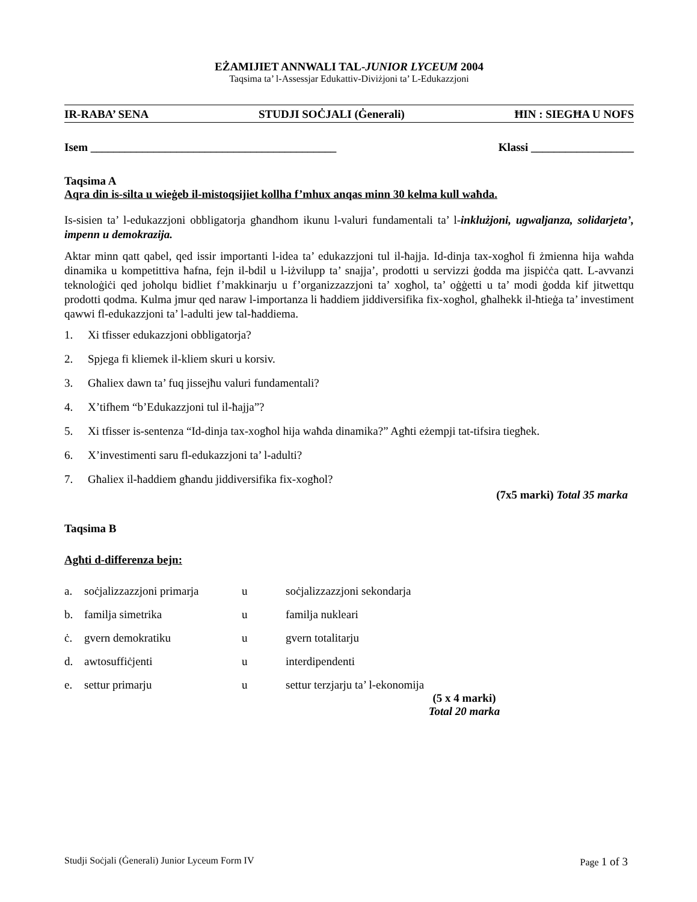EŻAMIJIET ANNWALI TAL-JUNIOR LYCEUM 2004
Taqsima ta’ l-Assessjar Edukattiv-Diviżjoni ta’ L-Edukazzjoni
IR-RABA’ SENA STUDJI SOĊJALI (Ġenerali) ĦIN : SIEGĦA U NOFS
Isem ___________________________________________ Klassi __________________
Taqsima A
Aqra din is-silta u wieġeb il-mistoqsijiet kollha f’mhux anqas minn 30 kelma kull waħda.
Is-sisien ta’ l-edukazzjoni obbligatorja għandhom ikunu l-valuri fundamentali ta’ l-inklużjoni, ugwaljanza, solidarjeta’, impenn u demokrazija.
Aktar minn qatt qabel, qed issir importanti l-idea ta’ edukazzjoni tul il-ħajja. Id-dinja tax-xogħol fi żmienna hija waħda dinamika u kompetittiva ħafna, fejn il-bdil u l-iżvilupp ta’ snajja’, prodotti u servizzi ġodda ma jispiċċa qatt. L-avvanzi teknoloġiċi qed joħolqu bidliet f’makkinarju u f’organizzazzjoni ta’ xogħol, ta’ oġġetti u ta’ modi ġodda kif jitwettqu prodotti qodma. Kulma jmur qed naraw l-importanza li ħaddiem jiddiversifika fix-xogħol, għalhekk il-ħtieġa ta’ investiment qawwi fl-edukazzjoni ta’ l-adulti jew tal-ħaddiema.
1. Xi tfisser edukazzjoni obbligatorja?
2. Spjega fi kliemek il-kliem skuri u korsiv.
3. Għaliex dawn ta’ fuq jissejħu valuri fundamentali?
4. X’tifhem “b’Edukazzjoni tul il-ħajja”?
5. Xi tfisser is-sentenza “Id-dinja tax-xogħol hija waħda dinamika?” Agħti eżempji tat-tifsira tiegħek.
6. X’investimenti saru fl-edukazzjoni ta’ l-adulti?
7. Għaliex il-ħaddiem għandu jiddiversifika fix-xogħol?
(7x5 marki) Total 35 marka
Taqsima B
Agħti d-differenza bejn:
| a. | soċjalizzazzjoni primarja | u | soċjalizzazzjoni sekondarja |
| b. | familja simetrika | u | familja nukleari |
| ċ. | gvern demokratiku | u | gvern totalitarju |
| d. | awtosuffiċjenti | u | interdipendenti |
| e. | settur primarju | u | settur terzjarju ta’ l-ekonomija |
(5 x 4 marki)
Total 20 marka
Studji Soċjali (Ġenerali) Junior Lyceum Form IV Page 1 of 3